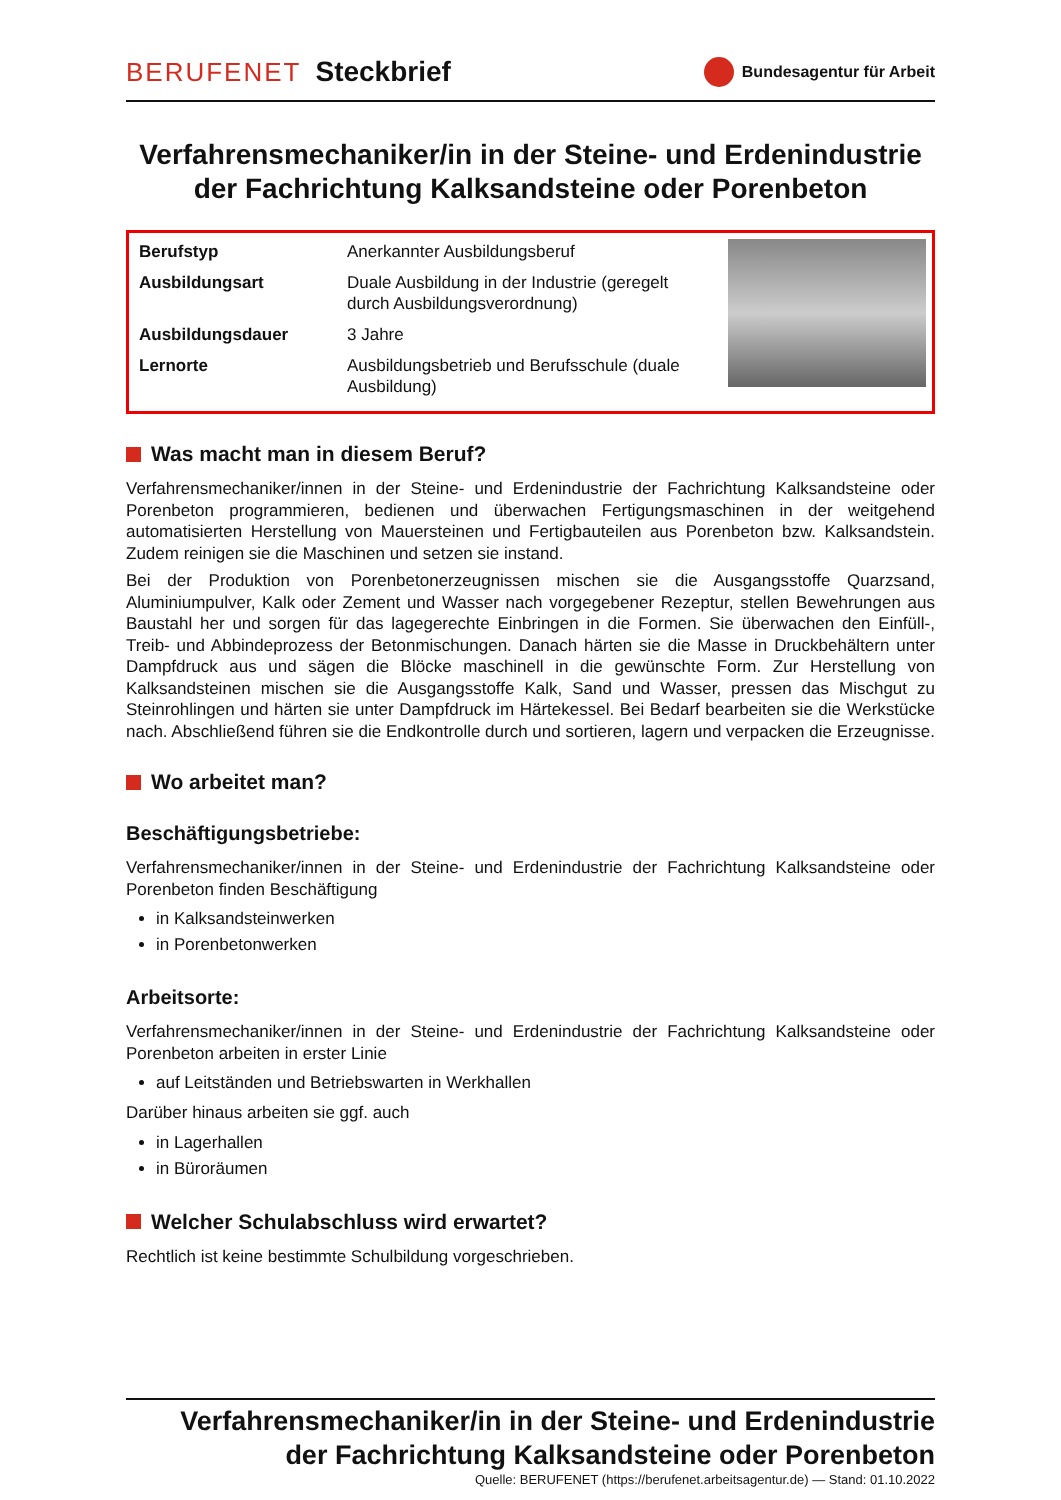BERUFENET Steckbrief
Bundesagentur für Arbeit
Verfahrensmechaniker/in in der Steine- und Erdenindustrie der Fachrichtung Kalksandsteine oder Porenbeton
| Berufstyp | Anerkannter Ausbildungsberuf |
| Ausbildungsart | Duale Ausbildung in der Industrie (geregelt durch Ausbildungsverordnung) |
| Ausbildungsdauer | 3 Jahre |
| Lernorte | Ausbildungsbetrieb und Berufsschule (duale Ausbildung) |
Was macht man in diesem Beruf?
Verfahrensmechaniker/innen in der Steine- und Erdenindustrie der Fachrichtung Kalksandsteine oder Porenbeton programmieren, bedienen und überwachen Fertigungsmaschinen in der weitgehend automatisierten Herstellung von Mauersteinen und Fertigbauteilen aus Porenbeton bzw. Kalksandstein. Zudem reinigen sie die Maschinen und setzen sie instand.
Bei der Produktion von Porenbetonerzeugnissen mischen sie die Ausgangsstoffe Quarzsand, Aluminiumpulver, Kalk oder Zement und Wasser nach vorgegebener Rezeptur, stellen Bewehrungen aus Baustahl her und sorgen für das lagegerechte Einbringen in die Formen. Sie überwachen den Einfüll-, Treib- und Abbindeprozess der Betonmischungen. Danach härten sie die Masse in Druckbehältern unter Dampfdruck aus und sägen die Blöcke maschinell in die gewünschte Form. Zur Herstellung von Kalksandsteinen mischen sie die Ausgangsstoffe Kalk, Sand und Wasser, pressen das Mischgut zu Steinrohlingen und härten sie unter Dampfdruck im Härtekessel. Bei Bedarf bearbeiten sie die Werkstücke nach. Abschließend führen sie die Endkontrolle durch und sortieren, lagern und verpacken die Erzeugnisse.
Wo arbeitet man?
Beschäftigungsbetriebe:
Verfahrensmechaniker/innen in der Steine- und Erdenindustrie der Fachrichtung Kalksandsteine oder Porenbeton finden Beschäftigung
in Kalksandsteinwerken
in Porenbetonwerken
Arbeitsorte:
Verfahrensmechaniker/innen in der Steine- und Erdenindustrie der Fachrichtung Kalksandsteine oder Porenbeton arbeiten in erster Linie
auf Leitständen und Betriebswarten in Werkhallen
Darüber hinaus arbeiten sie ggf. auch
in Lagerhallen
in Büroräumen
Welcher Schulabschluss wird erwartet?
Rechtlich ist keine bestimmte Schulbildung vorgeschrieben.
Verfahrensmechaniker/in in der Steine- und Erdenindustrie
der Fachrichtung Kalksandsteine oder Porenbeton
Quelle: BERUFENET (https://berufenet.arbeitsagentur.de) — Stand: 01.10.2022